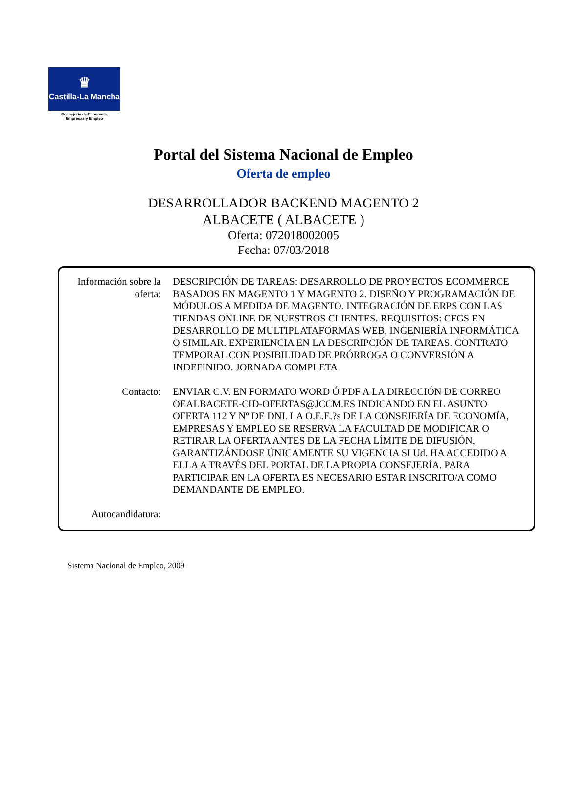♛
Castilla-La Mancha
Consejería de Economía,
Empresas y Empleo
Portal del Sistema Nacional de Empleo
Oferta de empleo
DESARROLLADOR BACKEND MAGENTO 2
ALBACETE ( ALBACETE )
Oferta: 072018002005
Fecha: 07/03/2018
Información sobre la oferta:
DESCRIPCIÓN DE TAREAS: DESARROLLO DE PROYECTOS ECOMMERCE BASADOS EN MAGENTO 1 Y MAGENTO 2. DISEÑO Y PROGRAMACIÓN DE MÓDULOS A MEDIDA DE MAGENTO. INTEGRACIÓN DE ERPS CON LAS TIENDAS ONLINE DE NUESTROS CLIENTES. REQUISITOS: CFGS EN DESARROLLO DE MULTIPLATAFORMAS WEB, INGENIERÍA INFORMÁTICA O SIMILAR. EXPERIENCIA EN LA DESCRIPCIÓN DE TAREAS. CONTRATO TEMPORAL CON POSIBILIDAD DE PRÓRROGA O CONVERSIÓN A INDEFINIDO. JORNADA COMPLETA
Contacto: ENVIAR C.V. EN FORMATO WORD Ó PDF A LA DIRECCIÓN DE CORREO OEALBACETE-CID-OFERTAS@JCCM.ES INDICANDO EN EL ASUNTO OFERTA 112 Y Nº DE DNI. LA O.E.E.?s DE LA CONSEJERÍA DE ECONOMÍA, EMPRESAS Y EMPLEO SE RESERVA LA FACULTAD DE MODIFICAR O RETIRAR LA OFERTA ANTES DE LA FECHA LÍMITE DE DIFUSIÓN, GARANTIZÁNDOSE ÚNICAMENTE SU VIGENCIA SI Ud. HA ACCEDIDO A ELLA A TRAVÉS DEL PORTAL DE LA PROPIA CONSEJERÍA. PARA PARTICIPAR EN LA OFERTA ES NECESARIO ESTAR INSCRITO/A COMO DEMANDANTE DE EMPLEO.
Autocandidatura:
Sistema Nacional de Empleo, 2009